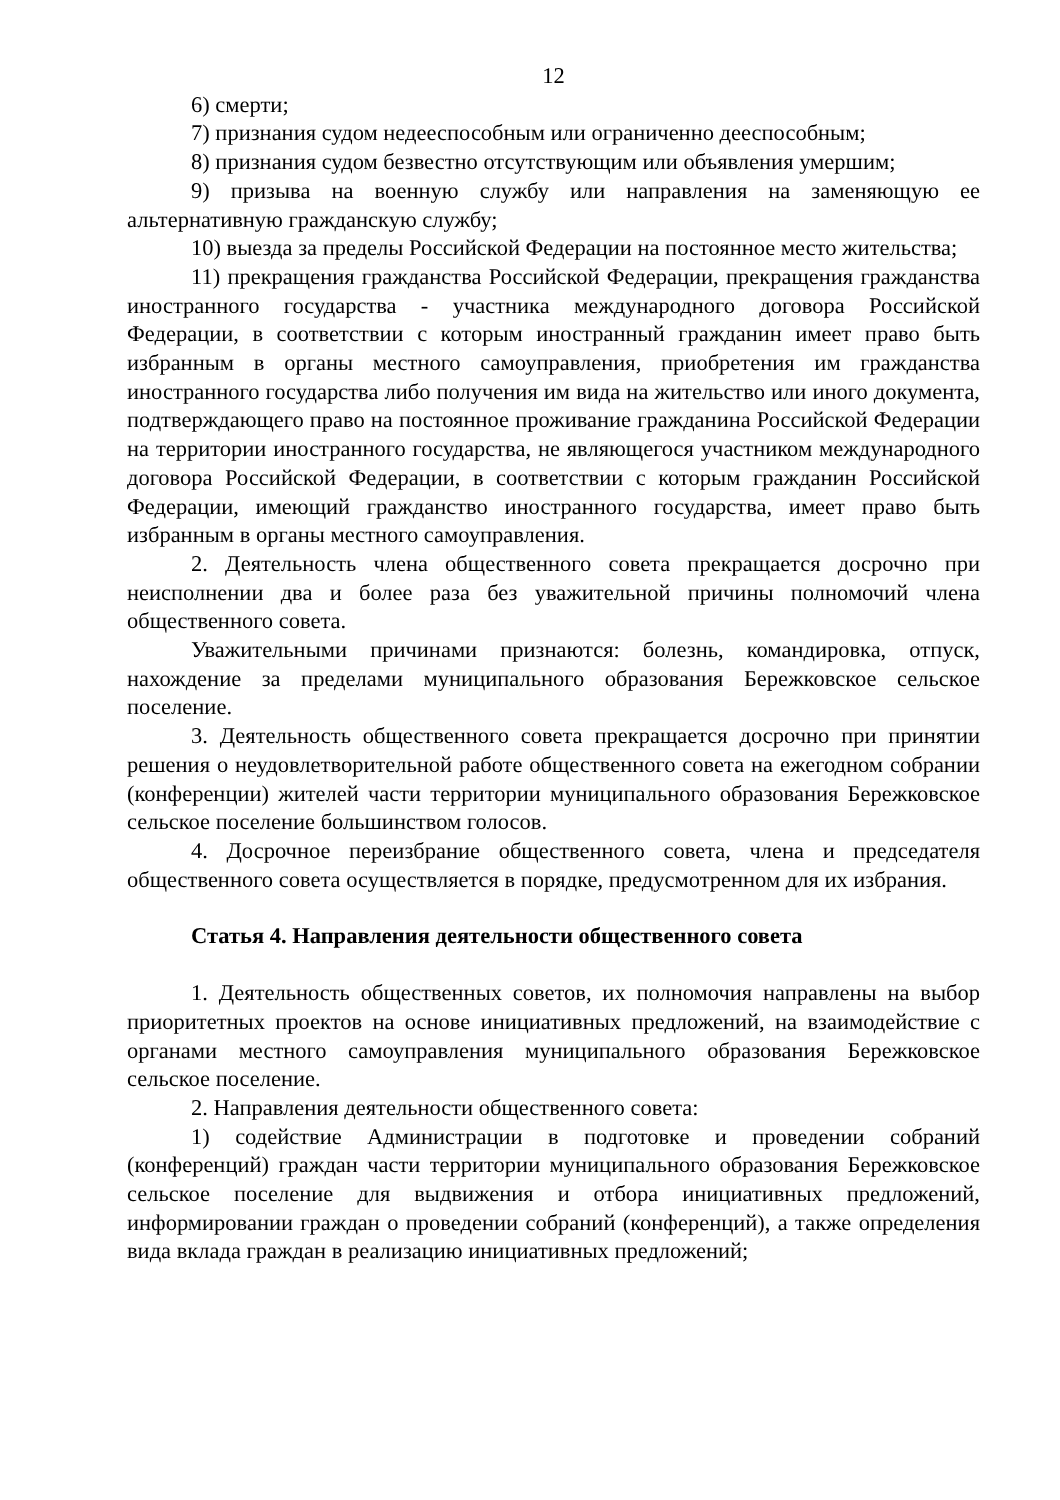12
6) смерти;
7) признания судом недееспособным или ограниченно дееспособным;
8) признания судом безвестно отсутствующим или объявления умершим;
9) призыва на военную службу или направления на заменяющую ее альтернативную гражданскую службу;
10) выезда за пределы Российской Федерации на постоянное место жительства;
11) прекращения гражданства Российской Федерации, прекращения гражданства иностранного государства - участника международного договора Российской Федерации, в соответствии с которым иностранный гражданин имеет право быть избранным в органы местного самоуправления, приобретения им гражданства иностранного государства либо получения им вида на жительство или иного документа, подтверждающего право на постоянное проживание гражданина Российской Федерации на территории иностранного государства, не являющегося участником международного договора Российской Федерации, в соответствии с которым гражданин Российской Федерации, имеющий гражданство иностранного государства, имеет право быть избранным в органы местного самоуправления.
2. Деятельность члена общественного совета прекращается досрочно при неисполнении два и более раза без уважительной причины полномочий члена общественного совета.
Уважительными причинами признаются: болезнь, командировка, отпуск, нахождение за пределами муниципального образования Бережковское сельское поселение.
3. Деятельность общественного совета прекращается досрочно при принятии решения о неудовлетворительной работе общественного совета на ежегодном собрании (конференции) жителей части территории муниципального образования Бережковское сельское поселение большинством голосов.
4. Досрочное переизбрание общественного совета, члена и председателя общественного совета осуществляется в порядке, предусмотренном для их избрания.
Статья 4. Направления деятельности общественного совета
1. Деятельность общественных советов, их полномочия направлены на выбор приоритетных проектов на основе инициативных предложений, на взаимодействие с органами местного самоуправления муниципального образования Бережковское сельское поселение.
2. Направления деятельности общественного совета:
1) содействие Администрации в подготовке и проведении собраний (конференций) граждан части территории муниципального образования Бережковское сельское поселение для выдвижения и отбора инициативных предложений, информировании граждан о проведении собраний (конференций), а также определения вида вклада граждан в реализацию инициативных предложений;